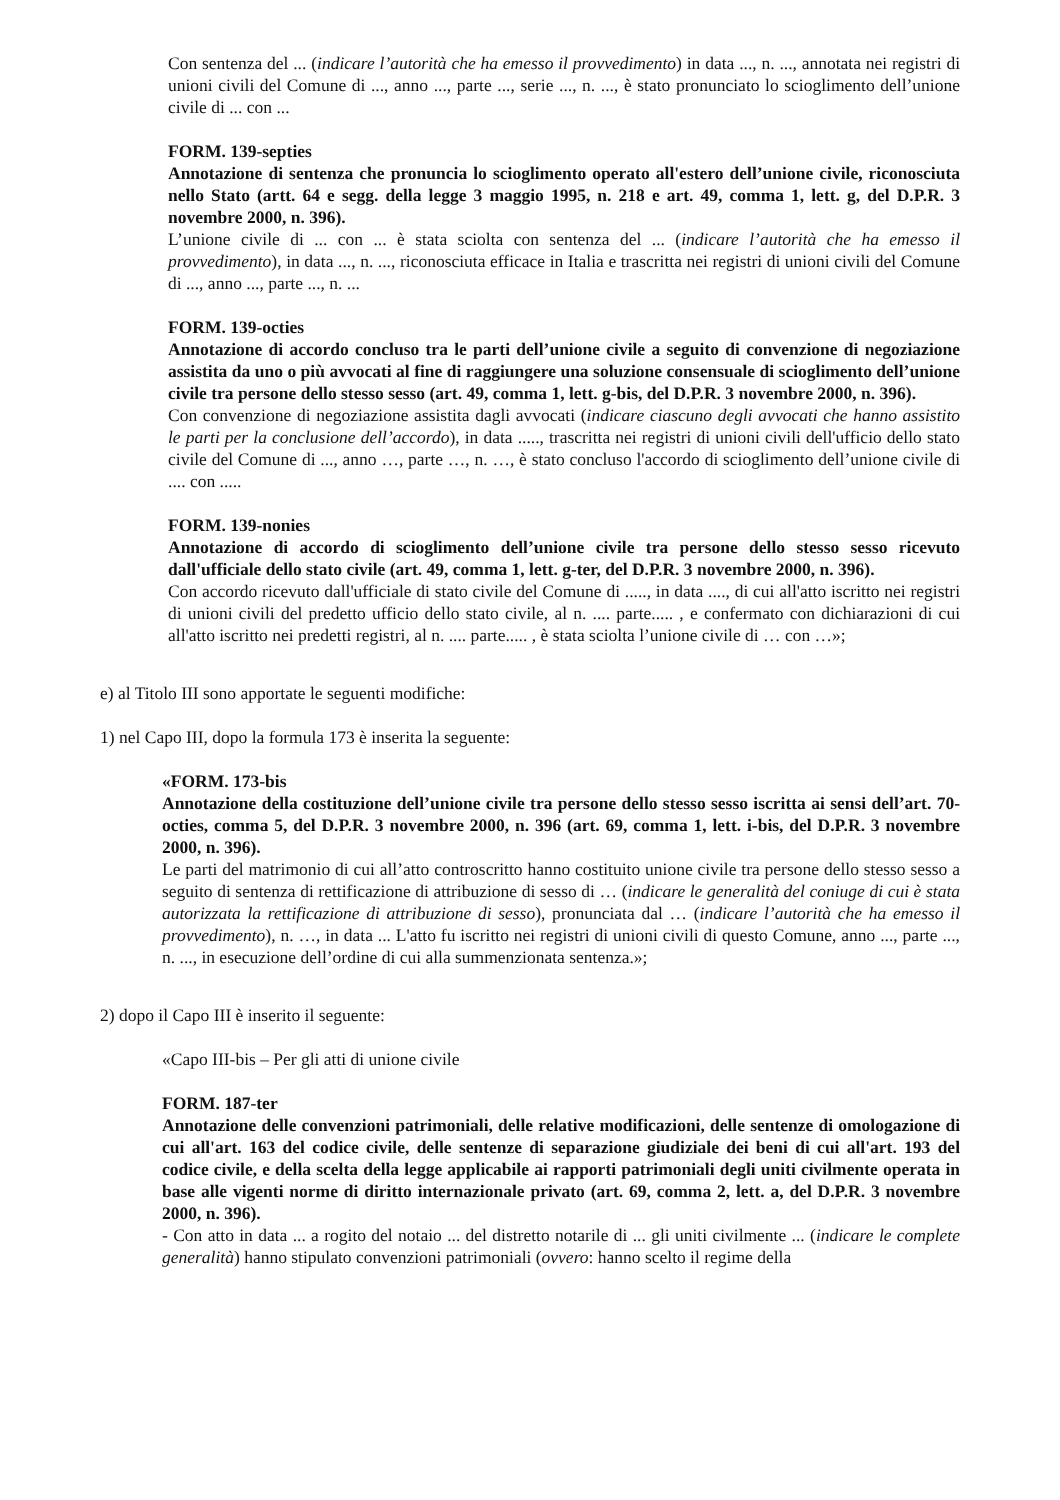Con sentenza del ... (indicare l’autorità che ha emesso il provvedimento) in data ..., n. ..., annotata nei registri di unioni civili del Comune di ..., anno ..., parte ..., serie ..., n. ..., è stato pronunciato lo scioglimento dell’unione civile di ... con ...
FORM. 139-septies
Annotazione di sentenza che pronuncia lo scioglimento operato all'estero dell’unione civile, riconosciuta nello Stato (artt. 64 e segg. della legge 3 maggio 1995, n. 218 e art. 49, comma 1, lett. g, del D.P.R. 3 novembre 2000, n. 396).
L’unione civile di ... con ... è stata sciolta con sentenza del ... (indicare l’autorità che ha emesso il provvedimento), in data ..., n. ..., riconosciuta efficace in Italia e trascritta nei registri di unioni civili del Comune di ..., anno ..., parte ..., n. ...
FORM. 139-octies
Annotazione di accordo concluso tra le parti dell’unione civile a seguito di convenzione di negoziazione assistita da uno o più avvocati al fine di raggiungere una soluzione consensuale di scioglimento dell’unione civile tra persone dello stesso sesso (art. 49, comma 1, lett. g-bis, del D.P.R. 3 novembre 2000, n. 396).
Con convenzione di negoziazione assistita dagli avvocati (indicare ciascuno degli avvocati che hanno assistito le parti per la conclusione dell’accordo), in data ....., trascritta nei registri di unioni civili dell'ufficio dello stato civile del Comune di ..., anno …, parte …, n. …, è stato concluso l'accordo di scioglimento dell’unione civile di .... con .....
FORM. 139-nonies
Annotazione di accordo di scioglimento dell’unione civile tra persone dello stesso sesso ricevuto dall'ufficiale dello stato civile (art. 49, comma 1, lett. g-ter, del D.P.R. 3 novembre 2000, n. 396).
Con accordo ricevuto dall'ufficiale di stato civile del Comune di ....., in data ...., di cui all'atto iscritto nei registri di unioni civili del predetto ufficio dello stato civile, al n. .... parte..... , e confermato con dichiarazioni di cui all'atto iscritto nei predetti registri, al n. .... parte..... , è stata sciolta l’unione civile di … con …»;
e) al Titolo III sono apportate le seguenti modifiche:
1) nel Capo III, dopo la formula 173 è inserita la seguente:
«FORM. 173-bis
Annotazione della costituzione dell’unione civile tra persone dello stesso sesso iscritta ai sensi dell’art. 70-octies, comma 5, del D.P.R. 3 novembre 2000, n. 396 (art. 69, comma 1, lett. i-bis, del D.P.R. 3 novembre 2000, n. 396).
Le parti del matrimonio di cui all’atto controscritto hanno costituito unione civile tra persone dello stesso sesso a seguito di sentenza di rettificazione di attribuzione di sesso di … (indicare le generalità del coniuge di cui è stata autorizzata la rettificazione di attribuzione di sesso), pronunciata dal … (indicare l’autorità che ha emesso il provvedimento), n. …, in data ... L'atto fu iscritto nei registri di unioni civili di questo Comune, anno ..., parte ..., n. ..., in esecuzione dell’ordine di cui alla summenzionata sentenza.»;
2) dopo il Capo III è inserito il seguente:
«Capo III-bis – Per gli atti di unione civile
FORM. 187-ter
Annotazione delle convenzioni patrimoniali, delle relative modificazioni, delle sentenze di omologazione di cui all'art. 163 del codice civile, delle sentenze di separazione giudiziale dei beni di cui all'art. 193 del codice civile, e della scelta della legge applicabile ai rapporti patrimoniali degli uniti civilmente operata in base alle vigenti norme di diritto internazionale privato (art. 69, comma 2, lett. a, del D.P.R. 3 novembre 2000, n. 396).
- Con atto in data ... a rogito del notaio ... del distretto notarile di ... gli uniti civilmente ... (indicare le complete generalità) hanno stipulato convenzioni patrimoniali (ovvero: hanno scelto il regime della